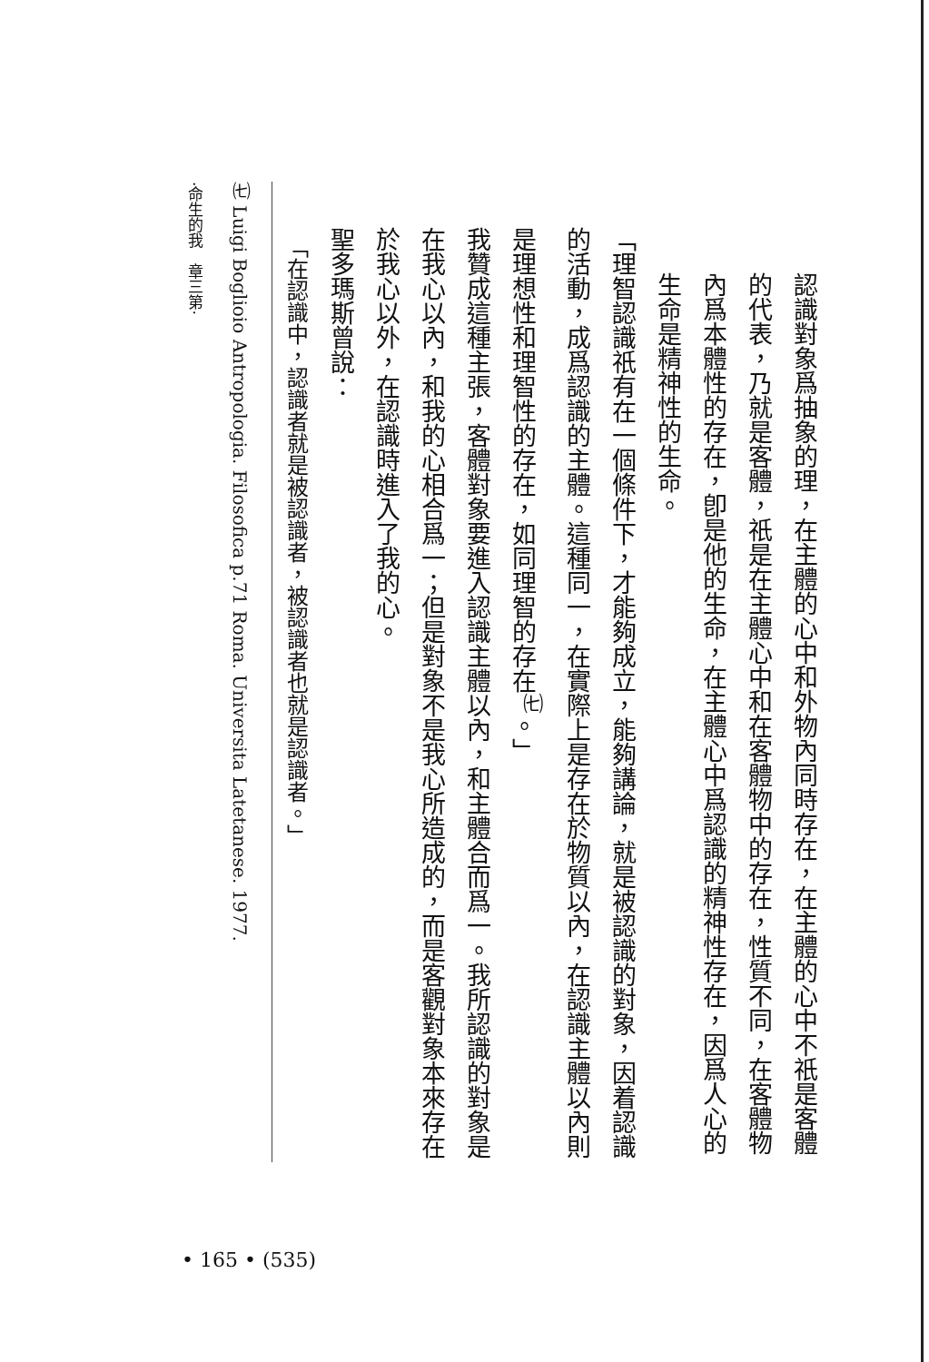認識對象爲抽象的理，在主體的心中和外物內同時存在，在主體的心中不祇是客體的代表，乃就是客體，祇是在主體心中和在客體物中的存在，性質不同，在客體物內爲本體性的存在，卽是他的生命，在主體心中爲認識的精神性存在，因爲人心的生命是精神性的生命。
「理智認識祇有在一個條件下，才能夠成立，能夠講論，就是被認識的對象，因着認識的活動，成爲認識的主體。這種同一，在實際上是存在於物質以內，在認識主體以內則是理想性和理智性的存在，如同理智的存在<sup>㈦</sup>。」
我贊成這種主張，客體對象要進入認識主體以內，和主體合而爲一。我所認識的對象是在我心以內，和我的心相合爲一；但是對象不是我心所造成的，而是客觀對象本來存在於我心以外，在認識時進入了我的心。
聖多瑪斯曾說：
「在認識中，認識者就是被認識者，被認識者也就是認識者。」
㈦ Luigi Boglioio Antropologia. Filosofica p.71 Roma. Universita Latetanese. 1977.
·命生的我　章三第·
• 165 • (535)